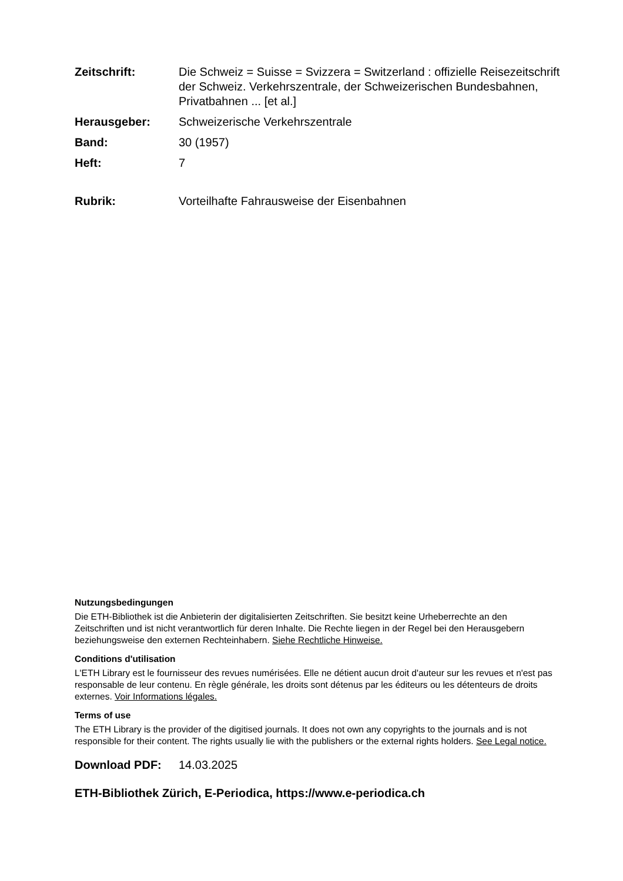Zeitschrift: Die Schweiz = Suisse = Svizzera = Switzerland : offizielle Reisezeitschrift der Schweiz. Verkehrszentrale, der Schweizerischen Bundesbahnen, Privatbahnen ... [et al.]
Herausgeber: Schweizerische Verkehrszentrale
Band: 30 (1957)
Heft: 7
Rubrik: Vorteilhafte Fahrausweise der Eisenbahnen
Nutzungsbedingungen
Die ETH-Bibliothek ist die Anbieterin der digitalisierten Zeitschriften. Sie besitzt keine Urheberrechte an den Zeitschriften und ist nicht verantwortlich für deren Inhalte. Die Rechte liegen in der Regel bei den Herausgebern beziehungsweise den externen Rechteinhabern. Siehe Rechtliche Hinweise.
Conditions d'utilisation
L'ETH Library est le fournisseur des revues numérisées. Elle ne détient aucun droit d'auteur sur les revues et n'est pas responsable de leur contenu. En règle générale, les droits sont détenus par les éditeurs ou les détenteurs de droits externes. Voir Informations légales.
Terms of use
The ETH Library is the provider of the digitised journals. It does not own any copyrights to the journals and is not responsible for their content. The rights usually lie with the publishers or the external rights holders. See Legal notice.
Download PDF: 14.03.2025
ETH-Bibliothek Zürich, E-Periodica, https://www.e-periodica.ch